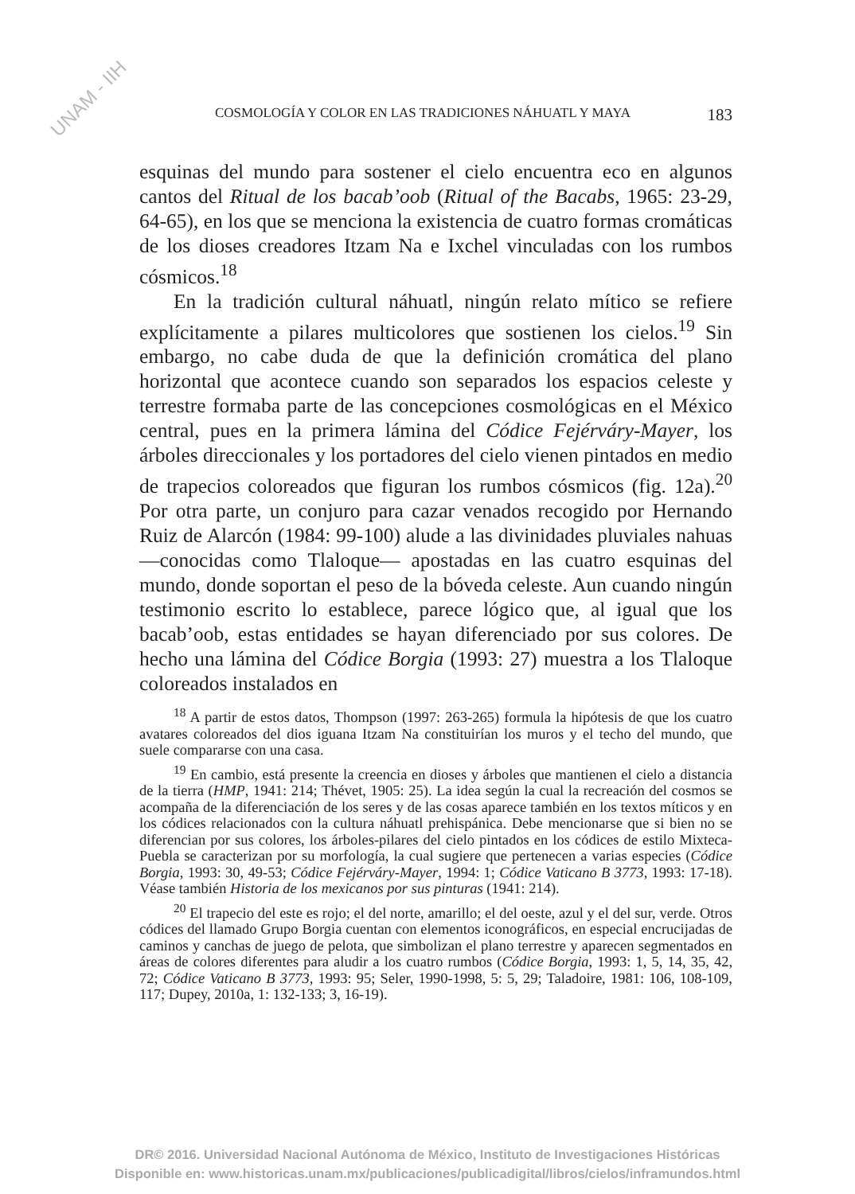UNAM - IIH
COSMOLOGÍA Y COLOR EN LAS TRADICIONES NÁHUATL Y MAYA 183
esquinas del mundo para sostener el cielo encuentra eco en algunos cantos del Ritual de los bacab’oob (Ritual of the Bacabs, 1965: 23-29, 64-65), en los que se menciona la existencia de cuatro formas cromáticas de los dioses creadores Itzam Na e Ixchel vinculadas con los rumbos cósmicos.<sup>18</sup>
En la tradición cultural náhuatl, ningún relato mítico se refiere explícitamente a pilares multicolores que sostienen los cielos.<sup>19</sup> Sin embargo, no cabe duda de que la definición cromática del plano horizontal que acontece cuando son separados los espacios celeste y terrestre formaba parte de las concepciones cosmológicas en el México central, pues en la primera lámina del Códice Fejérváry-Mayer, los árboles direccionales y los portadores del cielo vienen pintados en medio de trapecios coloreados que figuran los rumbos cósmicos (fig. 12a).<sup>20</sup> Por otra parte, un conjuro para cazar venados recogido por Hernando Ruiz de Alarcón (1984: 99-100) alude a las divinidades pluviales nahuas —conocidas como Tlaloque— apostadas en las cuatro esquinas del mundo, donde soportan el peso de la bóveda celeste. Aun cuando ningún testimonio escrito lo establece, parece lógico que, al igual que los bacab’oob, estas entidades se hayan diferenciado por sus colores. De hecho una lámina del Códice Borgia (1993: 27) muestra a los Tlaloque coloreados instalados en
<sup>18</sup> A partir de estos datos, Thompson (1997: 263-265) formula la hipótesis de que los cuatro avatares coloreados del dios iguana Itzam Na constituirían los muros y el techo del mundo, que suele compararse con una casa.
<sup>19</sup> En cambio, está presente la creencia en dioses y árboles que mantienen el cielo a distancia de la tierra (HMP, 1941: 214; Thévet, 1905: 25). La idea según la cual la recreación del cosmos se acompaña de la diferenciación de los seres y de las cosas aparece también en los textos míticos y en los códices relacionados con la cultura náhuatl prehispánica. Debe mencionarse que si bien no se diferencian por sus colores, los árboles-pilares del cielo pintados en los códices de estilo Mixteca-Puebla se caracterizan por su morfología, la cual sugiere que pertenecen a varias especies (Códice Borgia, 1993: 30, 49-53; Códice Fejérváry-Mayer, 1994: 1; Códice Vaticano B 3773, 1993: 17-18). Véase también Historia de los mexicanos por sus pinturas (1941: 214).
<sup>20</sup> El trapecio del este es rojo; el del norte, amarillo; el del oeste, azul y el del sur, verde. Otros códices del llamado Grupo Borgia cuentan con elementos iconográficos, en especial encrucijadas de caminos y canchas de juego de pelota, que simbolizan el plano terrestre y aparecen segmentados en áreas de colores diferentes para aludir a los cuatro rumbos (Códice Borgia, 1993: 1, 5, 14, 35, 42, 72; Códice Vaticano B 3773, 1993: 95; Seler, 1990-1998, 5: 5, 29; Taladoire, 1981: 106, 108-109, 117; Dupey, 2010a, 1: 132-133; 3, 16-19).
DR© 2016. Universidad Nacional Autónoma de México, Instituto de Investigaciones Históricas
Disponible en: www.historicas.unam.mx/publicaciones/publicadigital/libros/cielos/inframundos.html